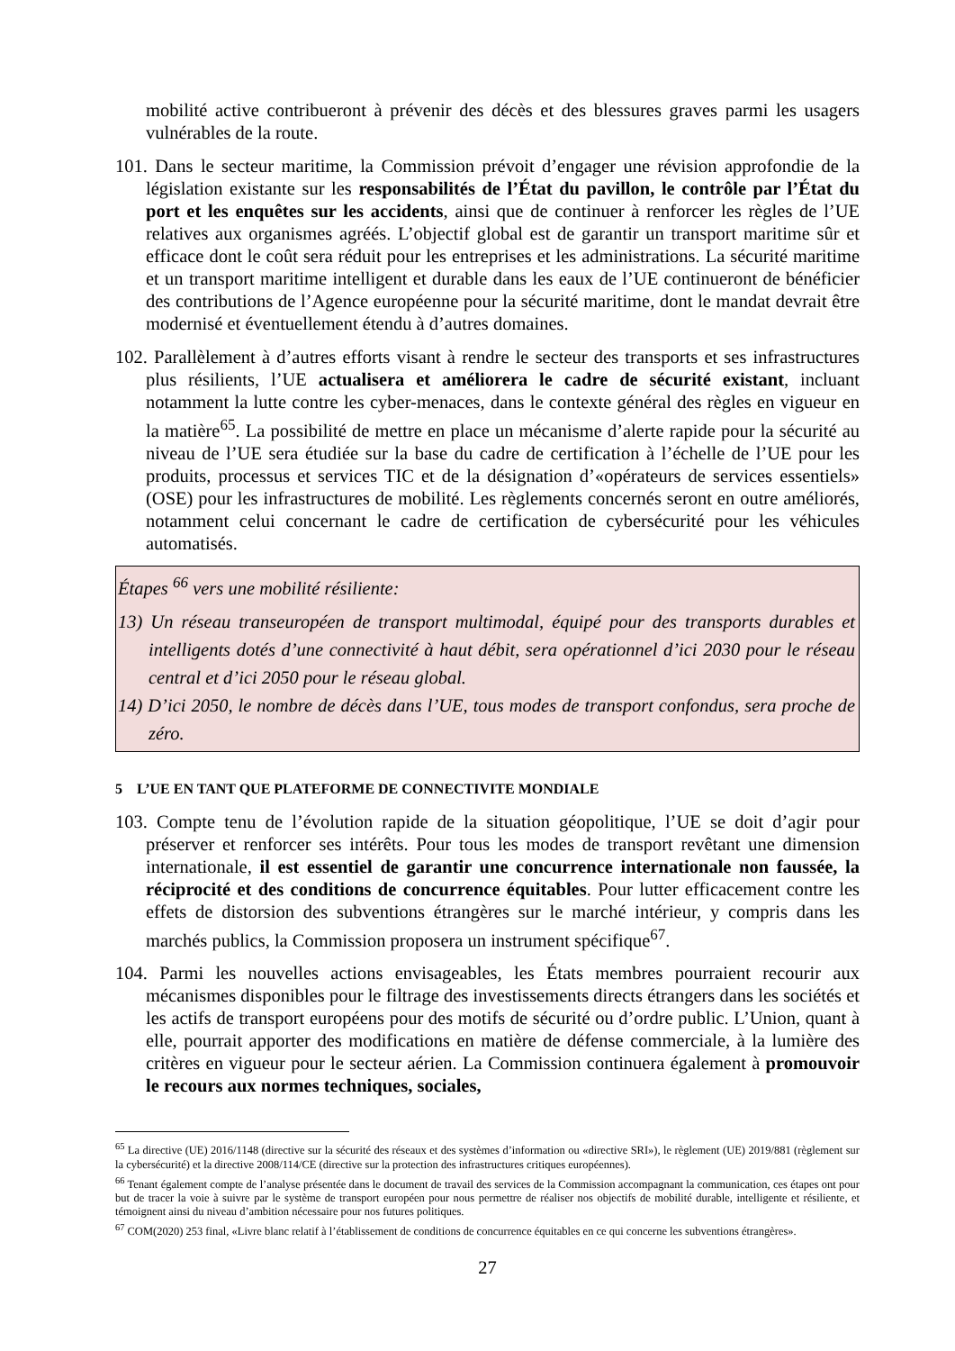mobilité active contribueront à prévenir des décès et des blessures graves parmi les usagers vulnérables de la route.
101. Dans le secteur maritime, la Commission prévoit d’engager une révision approfondie de la législation existante sur les responsabilités de l’État du pavillon, le contrôle par l’État du port et les enquêtes sur les accidents, ainsi que de continuer à renforcer les règles de l’UE relatives aux organismes agréés. L’objectif global est de garantir un transport maritime sûr et efficace dont le coût sera réduit pour les entreprises et les administrations. La sécurité maritime et un transport maritime intelligent et durable dans les eaux de l’UE continueront de bénéficier des contributions de l’Agence européenne pour la sécurité maritime, dont le mandat devrait être modernisé et éventuellement étendu à d’autres domaines.
102. Parallèlement à d’autres efforts visant à rendre le secteur des transports et ses infrastructures plus résilients, l’UE actualisera et améliorera le cadre de sécurité existant, incluant notamment la lutte contre les cyber-menaces, dans le contexte général des règles en vigueur en la matière<sup>65</sup>. La possibilité de mettre en place un mécanisme d’alerte rapide pour la sécurité au niveau de l’UE sera étudiée sur la base du cadre de certification à l’échelle de l’UE pour les produits, processus et services TIC et de la désignation d’«opérateurs de services essentiels» (OSE) pour les infrastructures de mobilité. Les règlements concernés seront en outre améliorés, notamment celui concernant le cadre de certification de cybersécurité pour les véhicules automatisés.
Étapes <sup>66</sup> vers une mobilité résiliente:
13) Un réseau transeuropéen de transport multimodal, équipé pour des transports durables et intelligents dotés d’une connectivité à haut débit, sera opérationnel d’ici 2030 pour le réseau central et d’ici 2050 pour le réseau global.
14) D’ici 2050, le nombre de décès dans l’UE, tous modes de transport confondus, sera proche de zéro.
5 L’UE EN TANT QUE PLATEFORME DE CONNECTIVITE MONDIALE
103. Compte tenu de l’évolution rapide de la situation géopolitique, l’UE se doit d’agir pour préserver et renforcer ses intérêts. Pour tous les modes de transport revêtant une dimension internationale, il est essentiel de garantir une concurrence internationale non faussée, la réciprocité et des conditions de concurrence équitables. Pour lutter efficacement contre les effets de distorsion des subventions étrangères sur le marché intérieur, y compris dans les marchés publics, la Commission proposera un instrument spécifique<sup>67</sup>.
104. Parmi les nouvelles actions envisageables, les États membres pourraient recourir aux mécanismes disponibles pour le filtrage des investissements directs étrangers dans les sociétés et les actifs de transport européens pour des motifs de sécurité ou d’ordre public. L’Union, quant à elle, pourrait apporter des modifications en matière de défense commerciale, à la lumière des critères en vigueur pour le secteur aérien. La Commission continuera également à promouvoir le recours aux normes techniques, sociales,
<sup>65</sup> La directive (UE) 2016/1148 (directive sur la sécurité des réseaux et des systèmes d’information ou «directive SRI»), le règlement (UE) 2019/881 (règlement sur la cybersécurité) et la directive 2008/114/CE (directive sur la protection des infrastructures critiques européennes).
<sup>66</sup> Tenant également compte de l’analyse présentée dans le document de travail des services de la Commission accompagnant la communication, ces étapes ont pour but de tracer la voie à suivre par le système de transport européen pour nous permettre de réaliser nos objectifs de mobilité durable, intelligente et résiliente, et témoignent ainsi du niveau d’ambition nécessaire pour nos futures politiques.
<sup>67</sup> COM(2020) 253 final, «Livre blanc relatif à l’établissement de conditions de concurrence équitables en ce qui concerne les subventions étrangères».
27